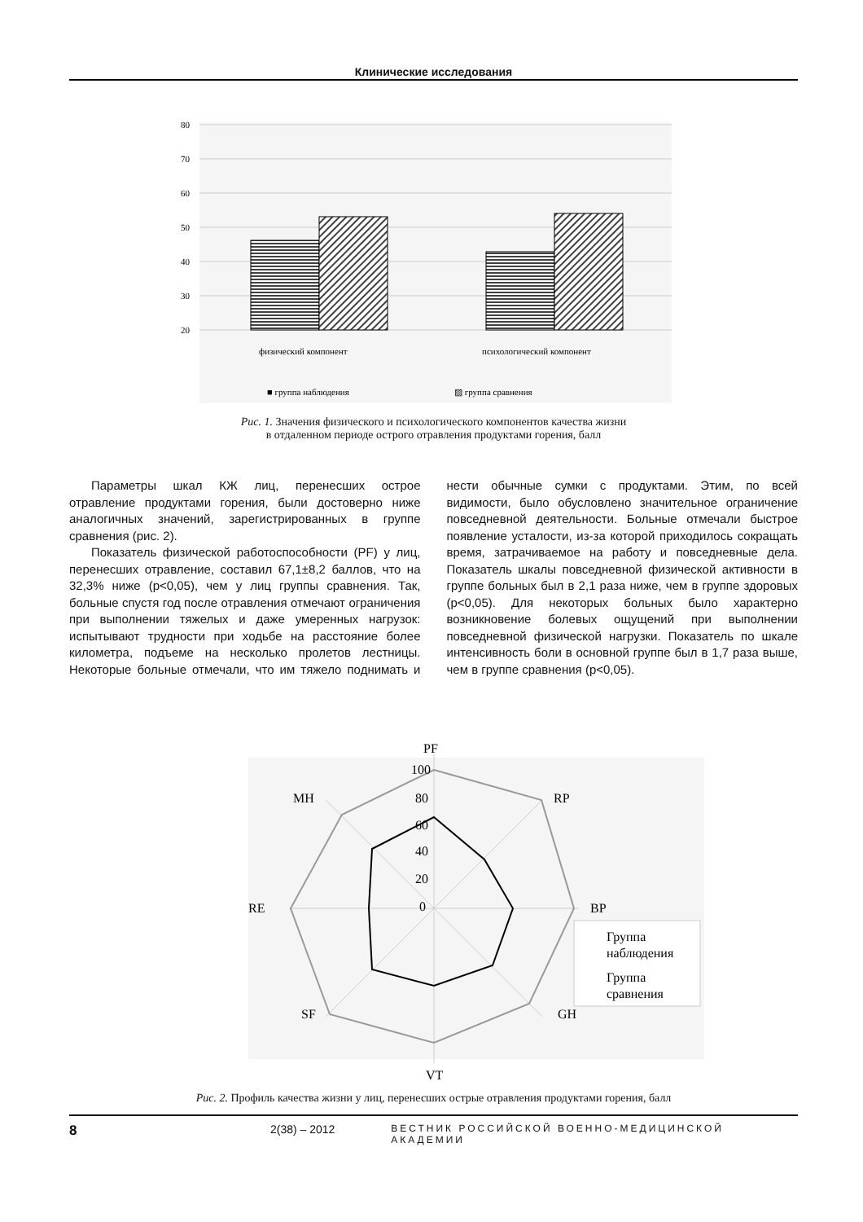Клинические исследования
80
70
60
50
40
30
20
физический компонент
психологический компонент
■ группа наблюдения
▨ группа сравнения
Рис. 1. Значения физического и психологического компонентов качества жизни
в отдаленном периоде острого отравления продуктами горения, балл
Параметры шкал КЖ лиц, перенесших острое отравление продуктами горения, были достоверно ниже аналогичных значений, зарегистрированных в группе сравнения (рис. 2).
Показатель физической работоспособности (PF) у лиц, перенесших отравление, составил 67,1±8,2 баллов, что на 32,3% ниже (p<0,05), чем у лиц группы сравнения. Так, больные спустя год после отравления отмечают ограничения при выполнении тяжелых и даже умеренных нагрузок: испытывают трудности при ходьбе на расстояние более километра, подъеме на несколько пролетов лестницы. Некоторые больные отмечали, что им тяжело поднимать и нести обычные сумки с продуктами. Этим, по всей видимости, было обусловлено значительное ограничение повседневной деятельности. Больные отмечали быстрое появление усталости, из-за которой приходилось сокращать время, затрачиваемое на работу и повседневные дела. Показатель шкалы повседневной физической активности в группе больных был в 2,1 раза ниже, чем в группе здоровых (p<0,05). Для некоторых больных было характерно возникновение болевых ощущений при выполнении повседневной физической нагрузки. Показатель по шкале интенсивность боли в основной группе был в 1,7 раза выше, чем в группе сравнения (p<0,05).
PF
RP
BP
GH
VT
SF
RE
MH
100
80
60
40
20
0
Группа
наблюдения
Группа
сравнения
Рис. 2. Профиль качества жизни у лиц, перенесших острые отравления продуктами горения, балл
8 2(38) – 2012 ВЕСТНИК РОССИЙСКОЙ ВОЕННО-МЕДИЦИНСКОЙ АКАДЕМИИ